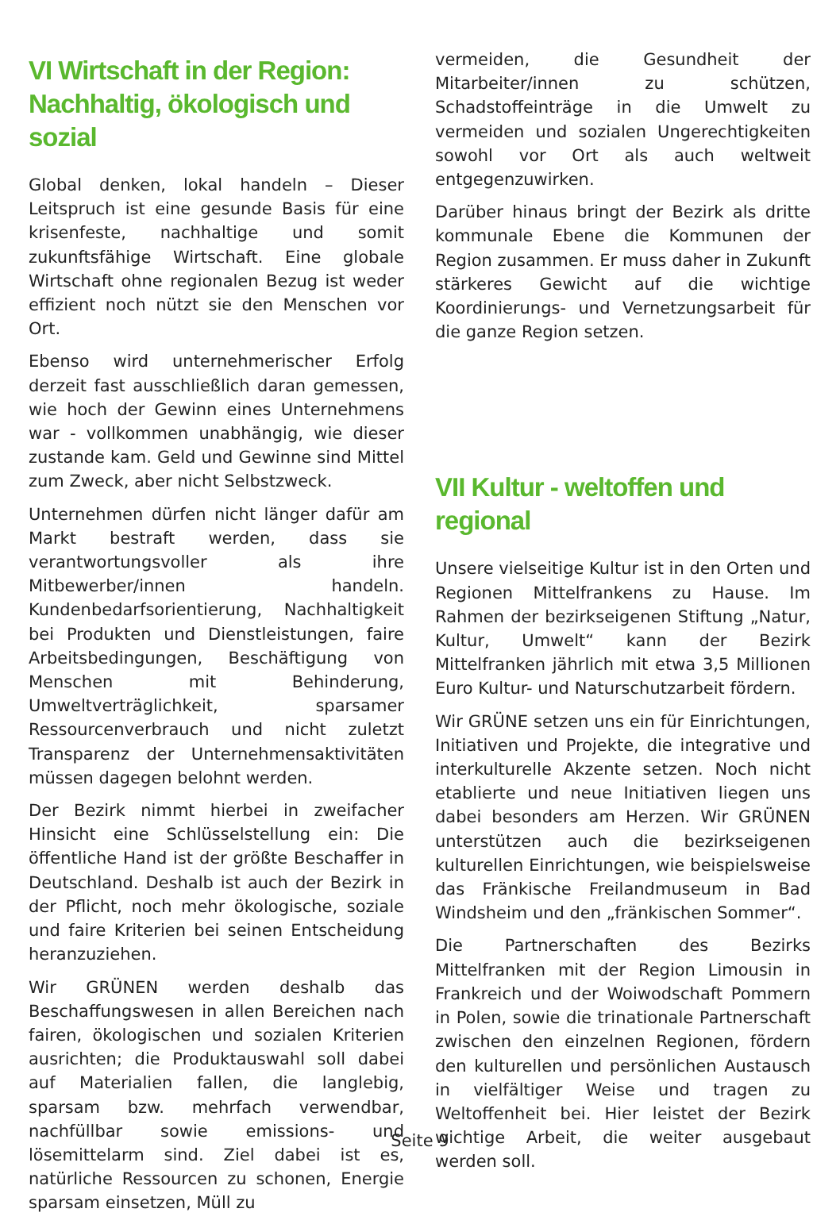VI Wirtschaft in der Region: Nachhaltig, ökologisch und sozial
Global denken, lokal handeln – Dieser Leitspruch ist eine gesunde Basis für eine krisenfeste, nachhaltige und somit zukunftsfähige Wirtschaft. Eine globale Wirtschaft ohne regionalen Bezug ist weder effizient noch nützt sie den Menschen vor Ort.
Ebenso wird unternehmerischer Erfolg derzeit fast ausschließlich daran gemessen, wie hoch der Gewinn eines Unternehmens war - vollkommen unabhängig, wie dieser zustande kam. Geld und Gewinne sind Mittel zum Zweck, aber nicht Selbstzweck.
Unternehmen dürfen nicht länger dafür am Markt bestraft werden, dass sie verantwortungsvoller als ihre Mitbewerber/innen handeln. Kundenbedarfsorientierung, Nachhaltigkeit bei Produkten und Dienstleistungen, faire Arbeitsbedingungen, Beschäftigung von Menschen mit Behinderung, Umweltverträglichkeit, sparsamer Ressourcenverbrauch und nicht zuletzt Transparenz der Unternehmensaktivitäten müssen dagegen belohnt werden.
Der Bezirk nimmt hierbei in zweifacher Hinsicht eine Schlüsselstellung ein: Die öffentliche Hand ist der größte Beschaffer in Deutschland. Deshalb ist auch der Bezirk in der Pflicht, noch mehr ökologische, soziale und faire Kriterien bei seinen Entscheidung heranzuziehen.
Wir GRÜNEN werden deshalb das Beschaffungswesen in allen Bereichen nach fairen, ökologischen und sozialen Kriterien ausrichten; die Produktauswahl soll dabei auf Materialien fallen, die langlebig, sparsam bzw. mehrfach verwendbar, nachfüllbar sowie emissions- und lösemittelarm sind. Ziel dabei ist es, natürliche Ressourcen zu schonen, Energie sparsam einsetzen, Müll zu
vermeiden, die Gesundheit der Mitarbeiter/innen zu schützen, Schadstoffeinträge in die Umwelt zu vermeiden und sozialen Ungerechtigkeiten sowohl vor Ort als auch weltweit entgegenzuwirken.
Darüber hinaus bringt der Bezirk als dritte kommunale Ebene die Kommunen der Region zusammen. Er muss daher in Zukunft stärkeres Gewicht auf die wichtige Koordinierungs- und Vernetzungsarbeit für die ganze Region setzen.
VII Kultur - weltoffen und regional
Unsere vielseitige Kultur ist in den Orten und Regionen Mittelfrankens zu Hause. Im Rahmen der bezirkseigenen Stiftung „Natur, Kultur, Umwelt“ kann der Bezirk Mittelfranken jährlich mit etwa 3,5 Millionen Euro Kultur- und Naturschutzarbeit fördern.
Wir GRÜNE setzen uns ein für Einrichtungen, Initiativen und Projekte, die integrative und interkulturelle Akzente setzen. Noch nicht etablierte und neue Initiativen liegen uns dabei besonders am Herzen. Wir GRÜNEN unterstützen auch die bezirkseigenen kulturellen Einrichtungen, wie beispielsweise das Fränkische Freilandmuseum in Bad Windsheim und den „fränkischen Sommer“.
Die Partnerschaften des Bezirks Mittelfranken mit der Region Limousin in Frankreich und der Woiwodschaft Pommern in Polen, sowie die trinationale Partnerschaft zwischen den einzelnen Regionen, fördern den kulturellen und persönlichen Austausch in vielfältiger Weise und tragen zu Weltoffenheit bei. Hier leistet der Bezirk wichtige Arbeit, die weiter ausgebaut werden soll.
Seite 9